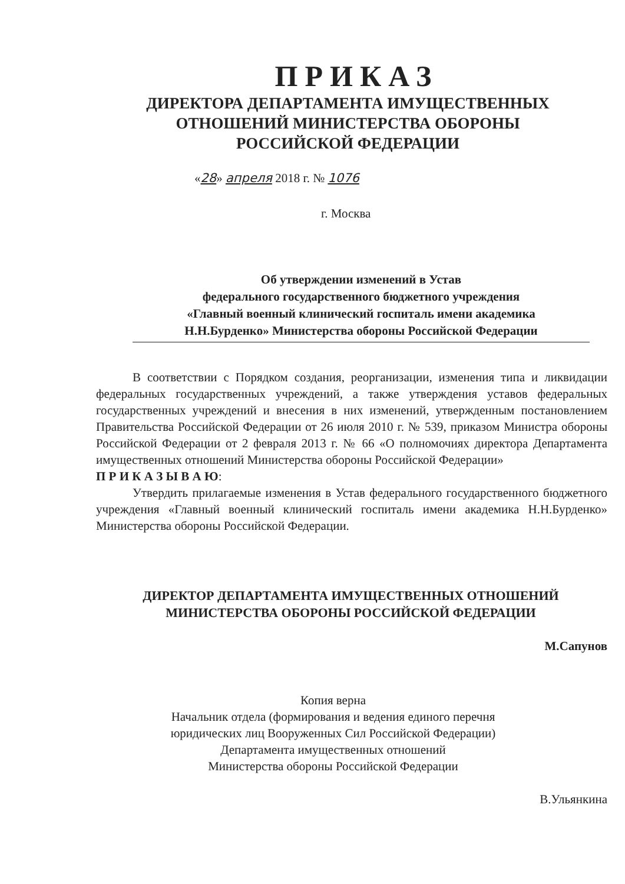ПРИКАЗ
ДИРЕКТОРА ДЕПАРТАМЕНТА ИМУЩЕСТВЕННЫХ
ОТНОШЕНИЙ МИНИСТЕРСТВА ОБОРОНЫ
РОССИЙСКОЙ ФЕДЕРАЦИИ
«28» апреля 2018 г. № 1076
г. Москва
Об утверждении изменений в Устав
федерального государственного бюджетного учреждения
«Главный военный клинический госпиталь имени академика
Н.Н.Бурденко» Министерства обороны Российской Федерации
В соответствии с Порядком создания, реорганизации, изменения типа и ликвидации федеральных государственных учреждений, а также утверждения уставов федеральных государственных учреждений и внесения в них изменений, утвержденным постановлением Правительства Российской Федерации от 26 июля 2010 г. № 539, приказом Министра обороны Российской Федерации от 2 февраля 2013 г. № 66 «О полномочиях директора Департамента имущественных отношений Министерства обороны Российской Федерации»
П Р И К А З Ы В А Ю:
Утвердить прилагаемые изменения в Устав федерального государственного бюджетного учреждения «Главный военный клинический госпиталь имени академика Н.Н.Бурденко» Министерства обороны Российской Федерации.
ДИРЕКТОР ДЕПАРТАМЕНТА ИМУЩЕСТВЕННЫХ ОТНОШЕНИЙ
МИНИСТЕРСТВА ОБОРОНЫ РОССИЙСКОЙ ФЕДЕРАЦИИ
М.Сапунов
Копия верна
Начальник отдела (формирования и ведения единого перечня юридических лиц Вооруженных Сил Российской Федерации)
Департамента имущественных отношений
Министерства обороны Российской Федерации
В.Ульянкина